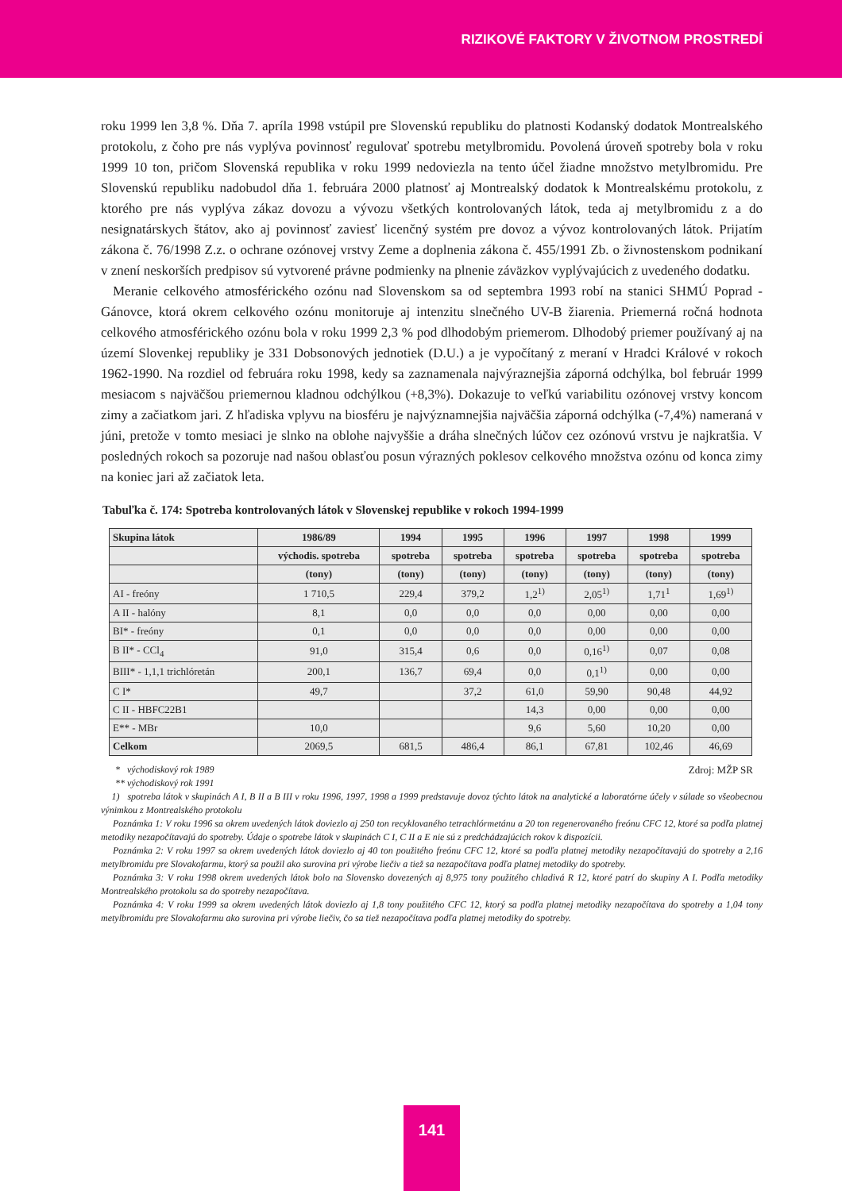RIZIKOVÉ FAKTORY V ŽIVOTNOM PROSTREDÍ
roku 1999 len 3,8 %. Dňa 7. apríla 1998 vstúpil pre Slovenskú republiku do platnosti Kodanský dodatok Montrealského protokolu, z čoho pre nás vyplýva povinnosť regulovať spotrebu metylbromidu. Povolená úroveň spotreby bola v roku 1999 10 ton, pričom Slovenská republika v roku 1999 nedoviezla na tento účel žiadne množstvo metylbromidu. Pre Slovenskú republiku nadobudol dňa 1. februára 2000 platnosť aj Montrealský dodatok k Montrealskému protokolu, z ktorého pre nás vyplýva zákaz dovozu a vývozu všetkých kontrolovaných látok, teda aj metylbromidu z a do nesignatárskych štátov, ako aj povinnosť zaviesť licenčný systém pre dovoz a vývoz kontrolovaných látok. Prijatím zákona č. 76/1998 Z.z. o ochrane ozónovej vrstvy Zeme a doplnenia zákona č. 455/1991 Zb. o živnostenskom podnikaní v znení neskorších predpisov sú vytvorené právne podmienky na plnenie záväzkov vyplývajúcich z uvedeného dodatku.
Meranie celkového atmosférického ozónu nad Slovenskom sa od septembra 1993 robí na stanici SHMÚ Poprad - Gánovce, ktorá okrem celkového ozónu monitoruje aj intenzitu slnečného UV-B žiarenia. Priemerná ročná hodnota celkového atmosférického ozónu bola v roku 1999 2,3 % pod dlhodobým priemerom. Dlhodobý priemer používaný aj na území Slovenkej republiky je 331 Dobsonových jednotiek (D.U.) a je vypočítaný z meraní v Hradci Králové v rokoch 1962-1990. Na rozdiel od februára roku 1998, kedy sa zaznamenala najvýraznejšia záporná odchýlka, bol február 1999 mesiacom s najväčšou priemernou kladnou odchýlkou (+8,3%). Dokazuje to veľkú variabilitu ozónovej vrstvy koncom zimy a začiatkom jari. Z hľadiska vplyvu na biosféru je najvýznamnejšia najväčšia záporná odchýlka (-7,4%) nameraná v júni, pretože v tomto mesiaci je slnko na oblohe najvyššie a dráha slnečných lúčov cez ozónovú vrstvu je najkratšia. V posledných rokoch sa pozoruje nad našou oblasťou posun výrazných poklesov celkového množstva ozónu od konca zimy na koniec jari až začiatok leta.
Tabuľka č. 174: Spotreba kontrolovaných látok v Slovenskej republike v rokoch 1994-1999
| Skupina látok | 1986/89 | 1994 | 1995 | 1996 | 1997 | 1998 | 1999 |
| --- | --- | --- | --- | --- | --- | --- | --- |
| | východis. spotreba | spotreba | spotreba | spotreba | spotreba | spotreba | spotreba |
| | (tony) | (tony) | (tony) | (tony) | (tony) | (tony) | (tony) |
| AI - freóny | 1 710,5 | 229,4 | 379,2 | 1,2<sup>1)</sup> | 2,05<sup>1)</sup> | 1,71<sup>1</sup> | 1,69<sup>1)</sup> |
| A II - halóny | 8,1 | 0,0 | 0,0 | 0,0 | 0,00 | 0,00 | 0,00 |
| BI* - freóny | 0,1 | 0,0 | 0,0 | 0,0 | 0,00 | 0,00 | 0,00 |
| B II* - CCl<sub>4</sub> | 91,0 | 315,4 | 0,6 | 0,0 | 0,16<sup>1)</sup> | 0,07 | 0,08 |
| BIII* - 1,1,1 trichlóretán | 200,1 | 136,7 | 69,4 | 0,0 | 0,1<sup>1)</sup> | 0,00 | 0,00 |
| C I* | 49,7 | | 37,2 | 61,0 | 59,90 | 90,48 | 44,92 |
| C II - HBFC22B1 | | | | 14,3 | 0,00 | 0,00 | 0,00 |
| E** - MBr | 10,0 | | | 9,6 | 5,60 | 10,20 | 0,00 |
| Celkom | 2069,5 | 681,5 | 486,4 | 86,1 | 67,81 | 102,46 | 46,69 |
* východiskový rok 1989 Zdroj: MŽP SR
** východiskový rok 1991
1) spotreba látok v skupinách A I, B II a B III v roku 1996, 1997, 1998 a 1999 predstavuje dovoz týchto látok na analytické a laboratórne účely v súlade so všeobecnou výnimkou z Montrealského protokolu
Poznámka 1: V roku 1996 sa okrem uvedených látok doviezlo aj 250 ton recyklovaného tetrachlórmetánu a 20 ton regenerovaného freónu CFC 12, ktoré sa podľa platnej metodiky nezapočítavajú do spotreby. Údaje o spotrebe látok v skupinách C I, C II a E nie sú z predchádzajúcich rokov k dispozícii.
Poznámka 2: V roku 1997 sa okrem uvedených látok doviezlo aj 40 ton použitého freónu CFC 12, ktoré sa podľa platnej metodiky nezapočítavajú do spotreby a 2,16 metylbromidu pre Slovakofarmu, ktorý sa použil ako surovina pri výrobe liečiv a tiež sa nezapočítava podľa platnej metodiky do spotreby.
Poznámka 3: V roku 1998 okrem uvedených látok bolo na Slovensko dovezených aj 8,975 tony použitého chladivá R 12, ktoré patrí do skupiny A I. Podľa metodiky Montrealského protokolu sa do spotreby nezapočítava.
Poznámka 4: V roku 1999 sa okrem uvedených látok doviezlo aj 1,8 tony použitého CFC 12, ktorý sa podľa platnej metodiky nezapočítava do spotreby a 1,04 tony metylbromidu pre Slovakofarmu ako surovina pri výrobe liečiv, čo sa tiež nezapočítava podľa platnej metodiky do spotreby.
141